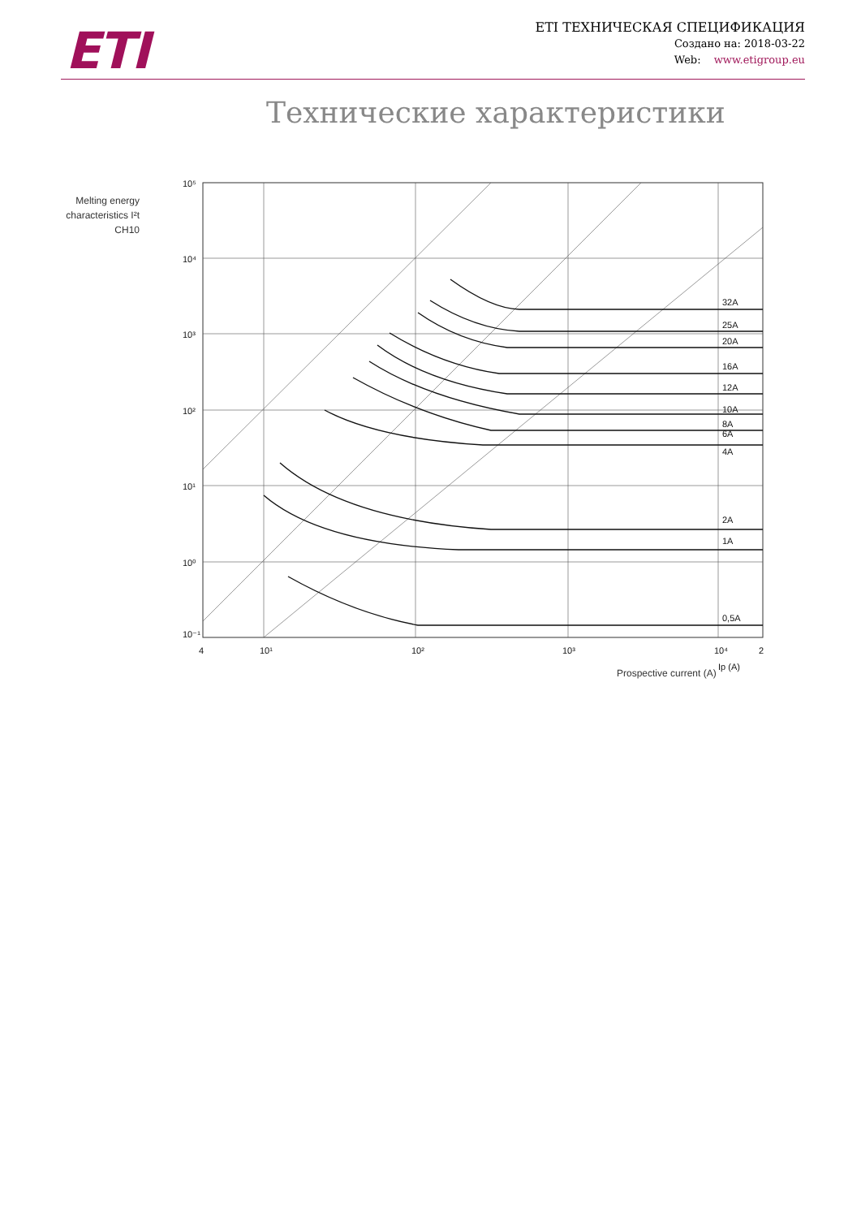ETI
ETI ТЕХНИЧЕСКАЯ СПЕЦИФИКАЦИЯ
Создано на: 2018-03-22
Web: www.etigroup.eu
Технические характеристики
Melting energy characteristics I²t CH10
32A
25A
20A
16A
12A
10A
8A
6A
4A
2A
1A
0,5A
10⁵
10⁴
10³
10²
10¹
10⁰
10⁻¹
4
10¹
10²
10³
10⁴
2
Ip (A)
Prospective current (A)